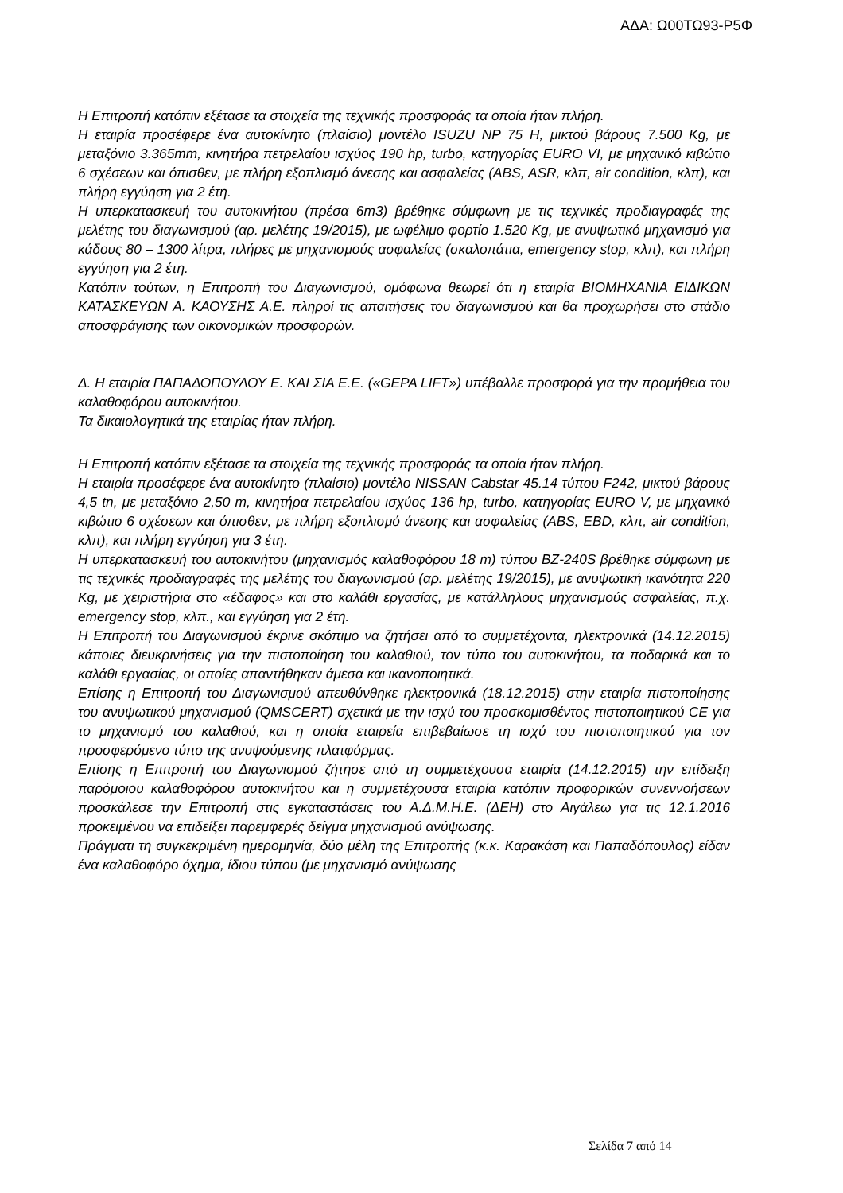ΑΔΑ: Ω00ΤΩ93-Ρ5Φ
Η Επιτροπή κατόπιν εξέτασε τα στοιχεία της τεχνικής προσφοράς τα οποία ήταν πλήρη.
Η εταιρία προσέφερε ένα αυτοκίνητο (πλαίσιο) μοντέλο ISUZU NP 75 H, μικτού βάρους 7.500 Kg, με μεταξόνιο 3.365mm, κινητήρα πετρελαίου ισχύος 190 hp, turbo, κατηγορίας EURO VI, με μηχανικό κιβώτιο 6 σχέσεων και όπισθεν, με πλήρη εξοπλισμό άνεσης και ασφαλείας (ABS, ASR, κλπ, air condition, κλπ), και πλήρη εγγύηση για 2 έτη.
Η υπερκατασκευή του αυτοκινήτου (πρέσα 6m3) βρέθηκε σύμφωνη με τις τεχνικές προδιαγραφές της μελέτης του διαγωνισμού (αρ. μελέτης 19/2015), με ωφέλιμο φορτίο 1.520 Kg, με ανυψωτικό μηχανισμό για κάδους 80 – 1300 λίτρα, πλήρες με μηχανισμούς ασφαλείας (σκαλοπάτια, emergency stop, κλπ), και πλήρη εγγύηση για 2 έτη.
Κατόπιν τούτων, η Επιτροπή του Διαγωνισμού, ομόφωνα θεωρεί ότι η εταιρία ΒΙΟΜΗΧΑΝΙΑ ΕΙΔΙΚΩΝ ΚΑΤΑΣΚΕΥΩΝ Α. ΚΑΟΥΣΗΣ Α.Ε. πληροί τις απαιτήσεις του διαγωνισμού και θα προχωρήσει στο στάδιο αποσφράγισης των οικονομικών προσφορών.
Δ. Η εταιρία ΠΑΠΑΔΟΠΟΥΛΟΥ Ε. ΚΑΙ ΣΙΑ Ε.Ε. («GEPA LIFT») υπέβαλλε προσφορά για την προμήθεια του καλαθοφόρου αυτοκινήτου.
Τα δικαιολογητικά της εταιρίας ήταν πλήρη.
Η Επιτροπή κατόπιν εξέτασε τα στοιχεία της τεχνικής προσφοράς τα οποία ήταν πλήρη.
Η εταιρία προσέφερε ένα αυτοκίνητο (πλαίσιο) μοντέλο NISSAN Cabstar 45.14 τύπου F242, μικτού βάρους 4,5 tn, με μεταξόνιο 2,50 m, κινητήρα πετρελαίου ισχύος 136 hp, turbo, κατηγορίας EURO V, με μηχανικό κιβώτιο 6 σχέσεων και όπισθεν, με πλήρη εξοπλισμό άνεσης και ασφαλείας (ABS, EBD, κλπ, air condition, κλπ), και πλήρη εγγύηση για 3 έτη.
Η υπερκατασκευή του αυτοκινήτου (μηχανισμός καλαθοφόρου 18 m) τύπου BZ-240S βρέθηκε σύμφωνη με τις τεχνικές προδιαγραφές της μελέτης του διαγωνισμού (αρ. μελέτης 19/2015), με ανυψωτική ικανότητα 220 Kg, με χειριστήρια στο «έδαφος» και στο καλάθι εργασίας, με κατάλληλους μηχανισμούς ασφαλείας, π.χ. emergency stop, κλπ., και εγγύηση για 2 έτη.
Η Επιτροπή του Διαγωνισμού έκρινε σκόπιμο να ζητήσει από το συμμετέχοντα, ηλεκτρονικά (14.12.2015) κάποιες διευκρινήσεις για την πιστοποίηση του καλαθιού, τον τύπο του αυτοκινήτου, τα ποδαρικά και το καλάθι εργασίας, οι οποίες απαντήθηκαν άμεσα και ικανοποιητικά.
Επίσης η Επιτροπή του Διαγωνισμού απευθύνθηκε ηλεκτρονικά (18.12.2015) στην εταιρία πιστοποίησης του ανυψωτικού μηχανισμού (QMSCERT) σχετικά με την ισχύ του προσκομισθέντος πιστοποιητικού CE για το μηχανισμό του καλαθιού, και η οποία εταιρεία επιβεβαίωσε τη ισχύ του πιστοποιητικού για τον προσφερόμενο τύπο της ανυψούμενης πλατφόρμας.
Επίσης η Επιτροπή του Διαγωνισμού ζήτησε από τη συμμετέχουσα εταιρία (14.12.2015) την επίδειξη παρόμοιου καλαθοφόρου αυτοκινήτου και η συμμετέχουσα εταιρία κατόπιν προφορικών συνεννοήσεων προσκάλεσε την Επιτροπή στις εγκαταστάσεις του Α.Δ.Μ.Η.Ε. (ΔΕΗ) στο Αιγάλεω για τις 12.1.2016 προκειμένου να επιδείξει παρεμφερές δείγμα μηχανισμού ανύψωσης.
Πράγματι τη συγκεκριμένη ημερομηνία, δύο μέλη της Επιτροπής (κ.κ. Καρακάση και Παπαδόπουλος) είδαν ένα καλαθοφόρο όχημα, ίδιου τύπου (με μηχανισμό ανύψωσης
Σελίδα 7 από 14